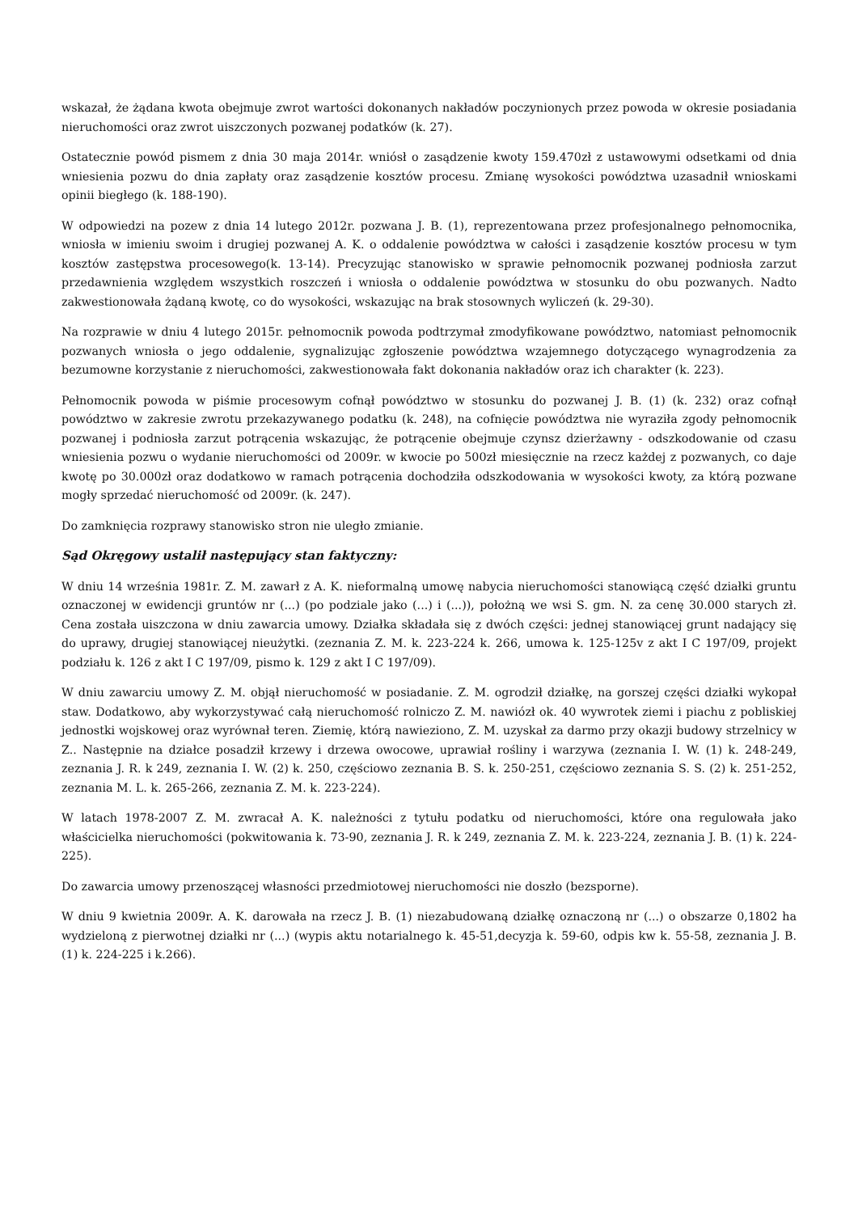wskazał, że żądana kwota obejmuje zwrot wartości dokonanych nakładów poczynionych przez powoda w okresie posiadania nieruchomości oraz zwrot uiszczonych pozwanej podatków (k. 27).
Ostatecznie powód pismem z dnia 30 maja 2014r. wniósł o zasądzenie kwoty 159.470zł z ustawowymi odsetkami od dnia wniesienia pozwu do dnia zapłaty oraz zasądzenie kosztów procesu. Zmianę wysokości powództwa uzasadnił wnioskami opinii biegłego (k. 188-190).
W odpowiedzi na pozew z dnia 14 lutego 2012r. pozwana J. B. (1), reprezentowana przez profesjonalnego pełnomocnika, wniosła w imieniu swoim i drugiej pozwanej A. K. o oddalenie powództwa w całości i zasądzenie kosztów procesu w tym kosztów zastępstwa procesowego(k. 13-14). Precyzując stanowisko w sprawie pełnomocnik pozwanej podniosła zarzut przedawnienia względem wszystkich roszczeń i wniosła o oddalenie powództwa w stosunku do obu pozwanych. Nadto zakwestionowała żądaną kwotę, co do wysokości, wskazując na brak stosownych wyliczeń (k. 29-30).
Na rozprawie w dniu 4 lutego 2015r. pełnomocnik powoda podtrzymał zmodyfikowane powództwo, natomiast pełnomocnik pozwanych wniosła o jego oddalenie, sygnalizując zgłoszenie powództwa wzajemnego dotyczącego wynagrodzenia za bezumowne korzystanie z nieruchomości, zakwestionowała fakt dokonania nakładów oraz ich charakter (k. 223).
Pełnomocnik powoda w piśmie procesowym cofnął powództwo w stosunku do pozwanej J. B. (1) (k. 232) oraz cofnął powództwo w zakresie zwrotu przekazywanego podatku (k. 248), na cofnięcie powództwa nie wyraziła zgody pełnomocnik pozwanej i podniosła zarzut potrącenia wskazując, że potrącenie obejmuje czynsz dzierżawny - odszkodowanie od czasu wniesienia pozwu o wydanie nieruchomości od 2009r. w kwocie po 500zł miesięcznie na rzecz każdej z pozwanych, co daje kwotę po 30.000zł oraz dodatkowo w ramach potrącenia dochodziła odszkodowania w wysokości kwoty, za którą pozwane mogły sprzedać nieruchomość od 2009r. (k. 247).
Do zamknięcia rozprawy stanowisko stron nie uległo zmianie.
Sąd Okręgowy ustalił następujący stan faktyczny:
W dniu 14 września 1981r. Z. M. zawarł z A. K. nieformalną umowę nabycia nieruchomości stanowiącą część działki gruntu oznaczonej w ewidencji gruntów nr (...) (po podziale jako (...) i (...)), położną we wsi S. gm. N. za cenę 30.000 starych zł. Cena została uiszczona w dniu zawarcia umowy. Działka składała się z dwóch części: jednej stanowiącej grunt nadający się do uprawy, drugiej stanowiącej nieużytki. (zeznania Z. M. k. 223-224 k. 266, umowa k. 125-125v z akt I C 197/09, projekt podziału k. 126 z akt I C 197/09, pismo k. 129 z akt I C 197/09).
W dniu zawarciu umowy Z. M. objął nieruchomość w posiadanie. Z. M. ogrodził działkę, na gorszej części działki wykopał staw. Dodatkowo, aby wykorzystywać całą nieruchomość rolniczo Z. M. nawiózł ok. 40 wywrotek ziemi i piachu z pobliskiej jednostki wojskowej oraz wyrównał teren. Ziemię, którą nawieziono, Z. M. uzyskał za darmo przy okazji budowy strzelnicy w Z.. Następnie na działce posadził krzewy i drzewa owocowe, uprawiał rośliny i warzywa (zeznania I. W. (1) k. 248-249, zeznania J. R. k 249, zeznania I. W. (2) k. 250, częściowo zeznania B. S. k. 250-251, częściowo zeznania S. S. (2) k. 251-252, zeznania M. L. k. 265-266, zeznania Z. M. k. 223-224).
W latach 1978-2007 Z. M. zwracał A. K. należności z tytułu podatku od nieruchomości, które ona regulowała jako właścicielka nieruchomości (pokwitowania k. 73-90, zeznania J. R. k 249, zeznania Z. M. k. 223-224, zeznania J. B. (1) k. 224-225).
Do zawarcia umowy przenoszącej własności przedmiotowej nieruchomości nie doszło (bezsporne).
W dniu 9 kwietnia 2009r. A. K. darowała na rzecz J. B. (1) niezabudowaną działkę oznaczoną nr (...) o obszarze 0,1802 ha wydzieloną z pierwotnej działki nr (...) (wypis aktu notarialnego k. 45-51,decyzja k. 59-60, odpis kw k. 55-58, zeznania J. B. (1) k. 224-225 i k.266).